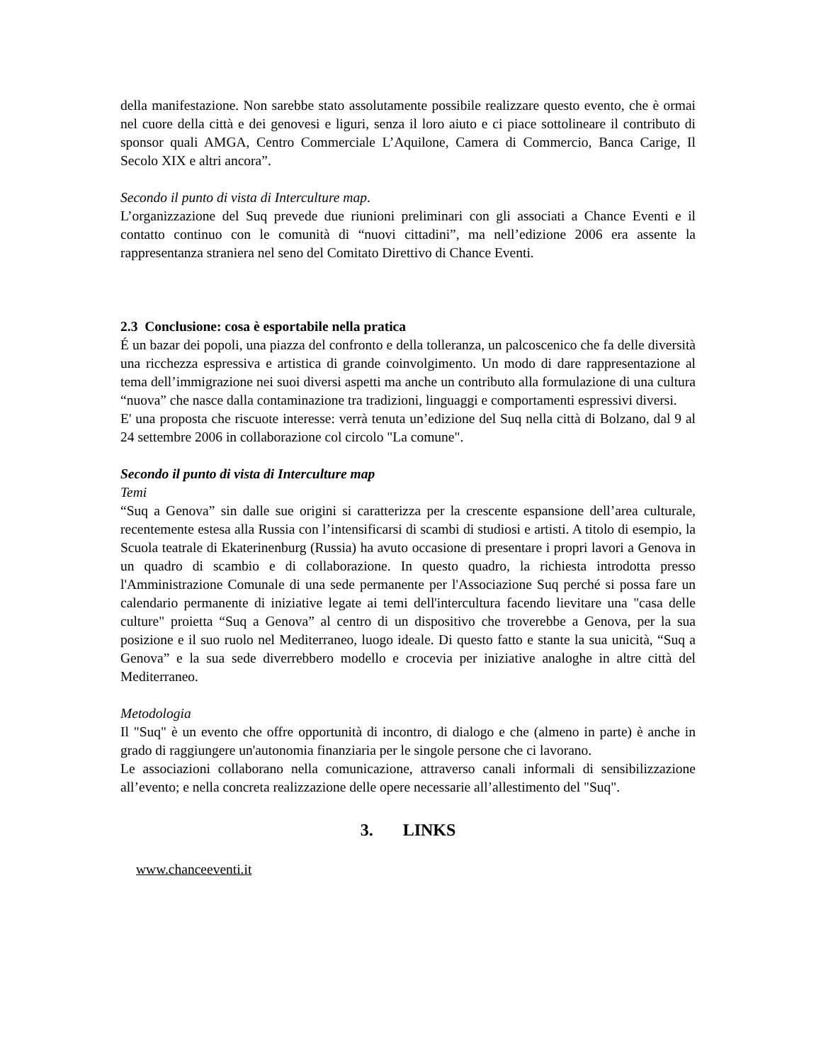della manifestazione. Non sarebbe stato assolutamente possibile realizzare questo evento, che è ormai nel cuore della città e dei genovesi e liguri, senza il loro aiuto e ci piace sottolineare il contributo di sponsor quali AMGA, Centro Commerciale L’Aquilone, Camera di Commercio, Banca Carige, Il Secolo XIX e altri ancora”.
Secondo il punto di vista di Interculture map.
L’organizzazione del Suq prevede due riunioni preliminari con gli associati a Chance Eventi e il contatto continuo con le comunità di “nuovi cittadini”, ma nell’edizione 2006 era assente la rappresentanza straniera nel seno del Comitato Direttivo di Chance Eventi.
2.3 Conclusione: cosa è esportabile nella pratica
É un bazar dei popoli, una piazza del confronto e della tolleranza, un palcoscenico che fa delle diversità una ricchezza espressiva e artistica di grande coinvolgimento. Un modo di dare rappresentazione al tema dell’immigrazione nei suoi diversi aspetti ma anche un contributo alla formulazione di una cultura “nuova” che nasce dalla contaminazione tra tradizioni, linguaggi e comportamenti espressivi diversi.
E' una proposta che riscuote interesse: verrà tenuta un’edizione del Suq nella città di Bolzano, dal 9 al 24 settembre 2006 in collaborazione col circolo "La comune".
Secondo il punto di vista di Interculture map
Temi
“Suq a Genova” sin dalle sue origini si caratterizza per la crescente espansione dell’area culturale, recentemente estesa alla Russia con l’intensificarsi di scambi di studiosi e artisti. A titolo di esempio, la Scuola teatrale di Ekaterinenburg (Russia) ha avuto occasione di presentare i propri lavori a Genova in un quadro di scambio e di collaborazione. In questo quadro, la richiesta introdotta presso l'Amministrazione Comunale di una sede permanente per l'Associazione Suq perché si possa fare un calendario permanente di iniziative legate ai temi dell'intercultura facendo lievitare una "casa delle culture" proietta “Suq a Genova” al centro di un dispositivo che troverebbe a Genova, per la sua posizione e il suo ruolo nel Mediterraneo, luogo ideale. Di questo fatto e stante la sua unicità, “Suq a Genova” e la sua sede diverrebbero modello e crocevia per iniziative analoghe in altre città del Mediterraneo.
Metodologia
Il "Suq" è un evento che offre opportunità di incontro, di dialogo e che (almeno in parte) è anche in grado di raggiungere un'autonomia finanziaria per le singole persone che ci lavorano.
Le associazioni collaborano nella comunicazione, attraverso canali informali di sensibilizzazione all’evento; e nella concreta realizzazione delle opere necessarie all’allestimento del "Suq".
3. LINKS
www.chanceeventi.it